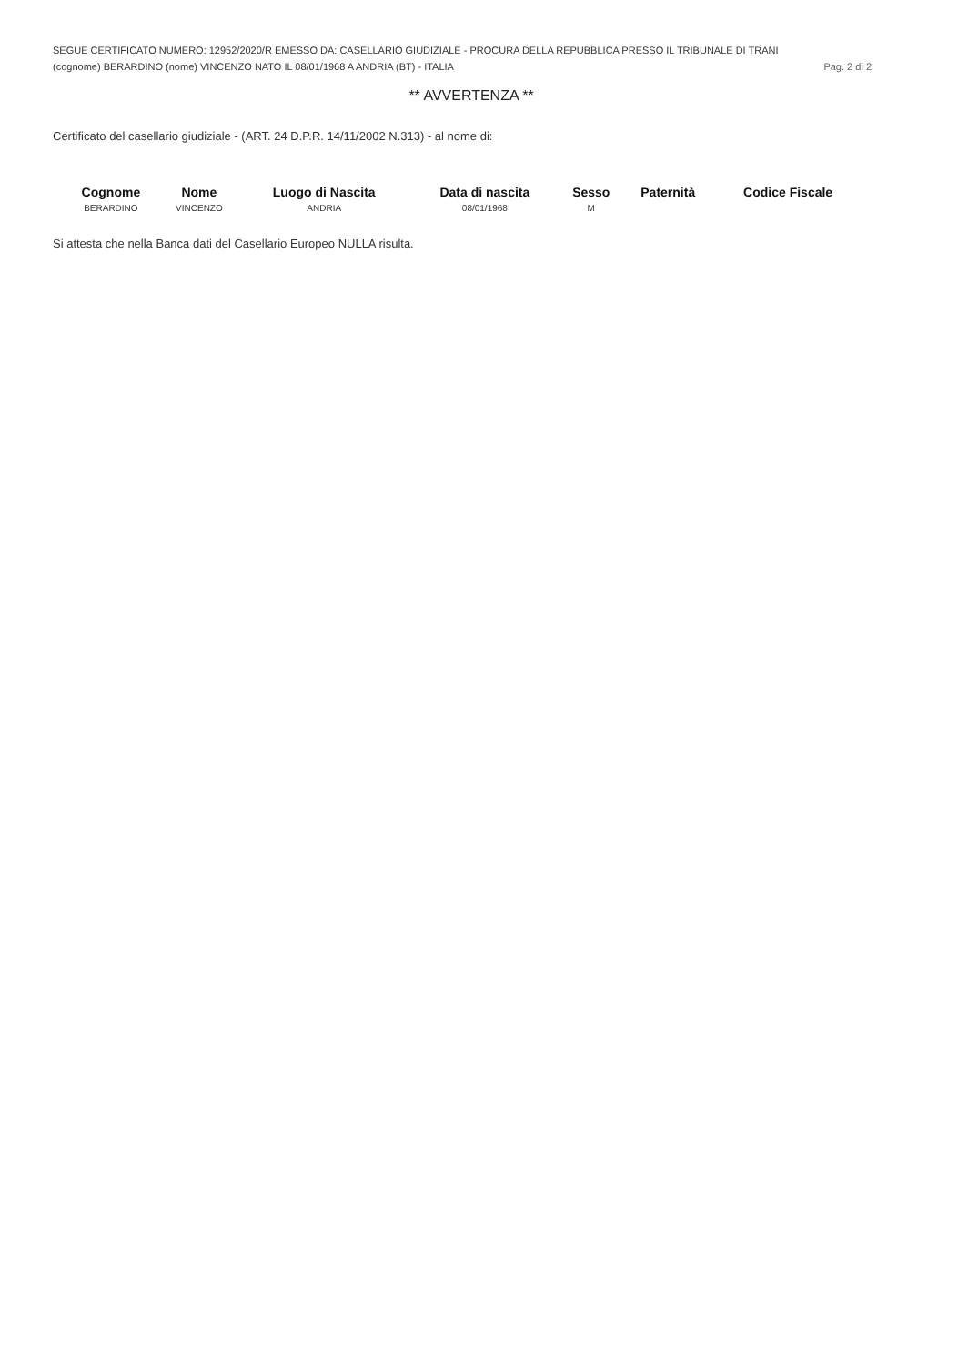SEGUE CERTIFICATO NUMERO: 12952/2020/R EMESSO DA: CASELLARIO GIUDIZIALE - PROCURA DELLA REPUBBLICA PRESSO IL TRIBUNALE DI TRANI
(cognome) BERARDINO (nome) VINCENZO NATO IL 08/01/1968 A ANDRIA (BT) - ITALIA Pag. 2 di 2
** AVVERTENZA **
Certificato del casellario giudiziale - (ART. 24 D.P.R. 14/11/2002 N.313) - al nome di:
| Cognome | Nome | Luogo di Nascita | Data di nascita | Sesso | Paternità | Codice Fiscale |
| --- | --- | --- | --- | --- | --- | --- |
| BERARDINO | VINCENZO | ANDRIA | 08/01/1968 | M | | |
Si attesta che nella Banca dati del Casellario Europeo NULLA risulta.